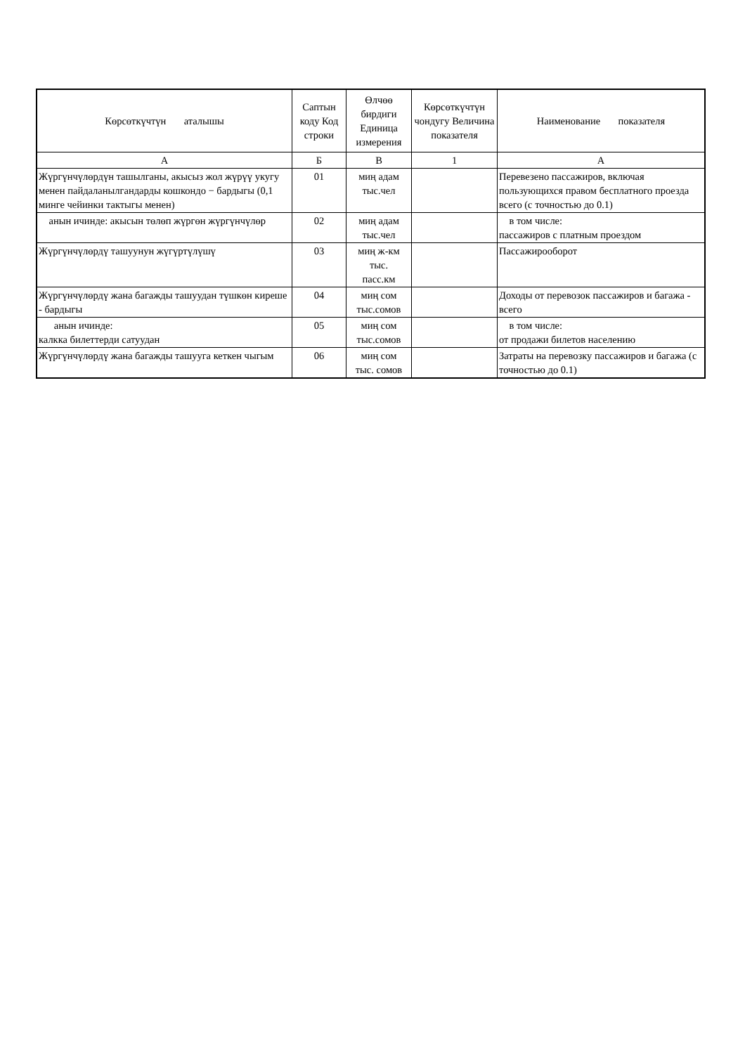| Көрсөткүчтүн аталышы | Саптын коду Код строки | Өлчөө бирдиги Единица измерения | Көрсөткүчтүн чондугу Величина показателя | Наименование показателя |
| --- | --- | --- | --- | --- |
| А | Б | В | 1 | А |
| Жүргүнчүлөрдүн ташылганы, акысыз жол жүрүү укугу менен пайдаланылгандарды кошкондо − бардыгы (0,1 минге чейинки тактыгы менен) | 01 | миң адам тыс.чел | | Перевезено пассажиров, включая пользующихся правом бесплатного проезда всего (с точностью до 0.1) |
| анын ичинде: акысын төлөп жүргөн жүргүнчүлөр | 02 | миң адам тыс.чел | | в том числе: пассажиров с платным проездом |
| Жүргүнчүлөрдү ташуунун жүгүртүлүшү | 03 | миң ж-км тыс. пасс.км | | Пассажирооборот |
| Жүргүнчүлөрдү жана багажды ташуудан түшкөн киреше - бардыгы | 04 | миң сом тыс.сомов | | Доходы от перевозок пассажиров и багажа - всего |
| анын ичинде: калкка билеттерди сатуудан | 05 | миң сом тыс.сомов | | в том числе: от продажи билетов населению |
| Жүргүнчүлөрдү жана багажды ташууга кеткен чыгым | 06 | миң сом тыс. сомов | | Затраты на перевозку пассажиров и багажа (с точностью до 0.1) |